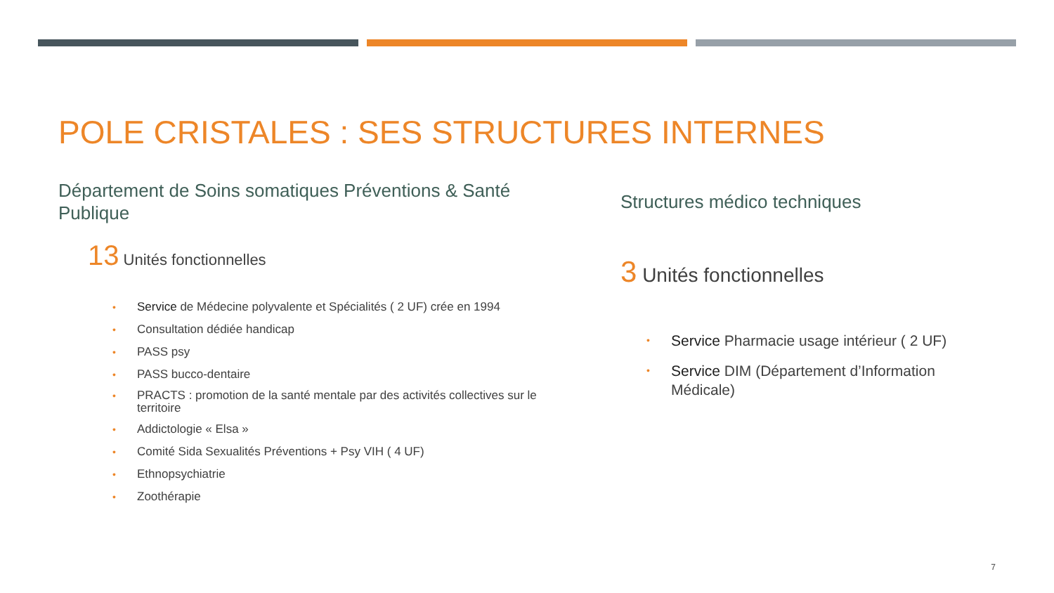POLE CRISTALES : SES STRUCTURES INTERNES
Département de Soins somatiques Préventions & Santé Publique
13 Unités fonctionnelles
• Service de Médecine polyvalente et Spécialités ( 2 UF) crée en 1994
• Consultation dédiée handicap
• PASS psy
• PASS bucco-dentaire
• PRACTS : promotion de la santé mentale par des activités collectives sur le territoire
• Addictologie « Elsa »
• Comité Sida Sexualités Préventions + Psy VIH ( 4 UF)
• Ethnopsychiatrie
• Zoothérapie
Structures médico techniques
3 Unités fonctionnelles
• Service Pharmacie usage intérieur ( 2 UF)
• Service DIM (Département d’Information Médicale)
7